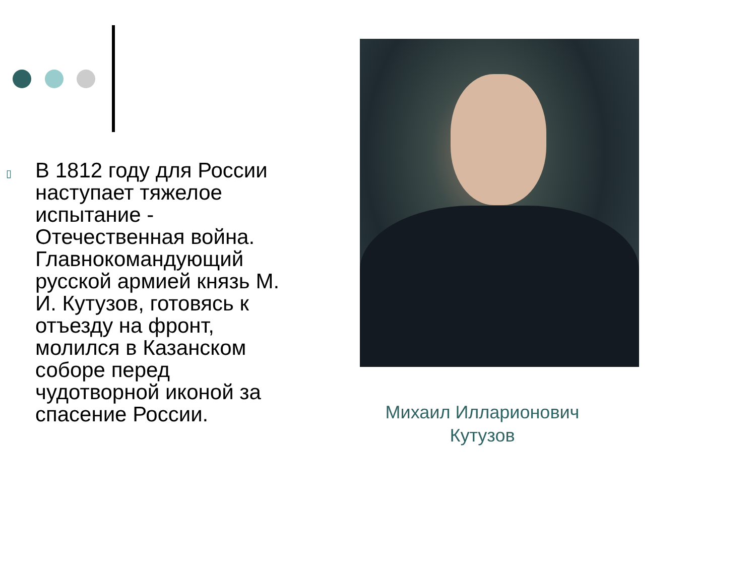▯
В 1812 году для России наступает тяжелое испытание - Отечественная война. Главнокомандующий русской армией князь М. И. Кутузов, готовясь к отъезду на фронт, молился в Казанском соборе перед чудотворной иконой за спасение России.
Михаил Илларионович Кутузов